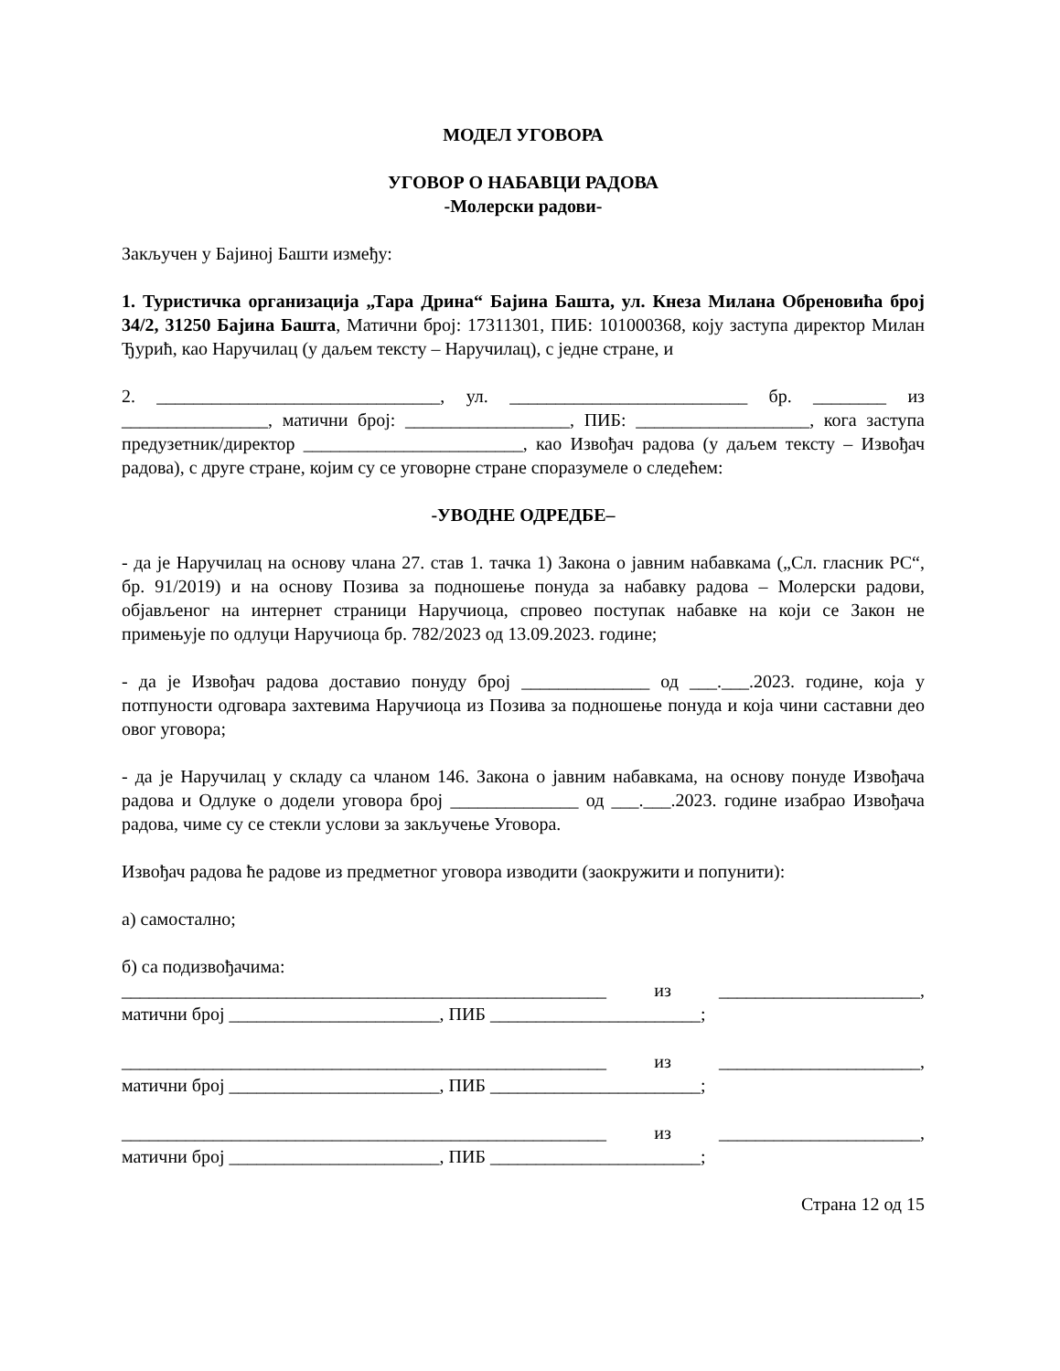МОДЕЛ УГОВОРА
УГОВОР О НАБАВЦИ РАДОВА
-Молерски радови-
Закључен у Бајиној Башти између:
1. Туристичка организација „Тара Дрина“ Бајина Башта, ул. Кнеза Милана Обреновића број 34/2, 31250 Бајина Башта, Матични број: 17311301, ПИБ: 101000368, коју заступа директор Милан Ђурић, као Наручилац (у даљем тексту – Наручилац), с једне стране, и
2. _______________________________, ул. __________________________ бр. ________ из ________________, матични број: __________________, ПИБ: ___________________, кога заступа предузетник/директор ________________________, као Извођач радова (у даљем тексту – Извођач радова), с друге стране, којим су се уговорне стране споразумеле о следећем:
-УВОДНЕ ОДРЕДБЕ–
- да је Наручилац на основу члана 27. став 1. тачка 1) Закона о јавним набавкама („Сл. гласник РС“, бр. 91/2019) и на основу Позива за подношење понуда за набавку радова – Молерски радови, објављеног на интернет страници Наручиоца, спровео поступак набавке на који се Закон не примењује по одлуци Наручиоца бр. 782/2023 од 13.09.2023. године;
- да је Извођач радова доставио понуду број ______________ од ___.___.2023. године, која у потпуности одговара захтевима Наручиоца из Позива за подношење понуда и која чини саставни део овог уговора;
- да је Наручилац у складу са чланом 146. Закона о јавним набавкама, на основу понуде Извођача радова и Одлуке о додели уговора број ______________ од ___.___.2023. године изабрао Извођача радова, чиме су се стекли услови за закључење Уговора.
Извођач радова ће радове из предметног уговора изводити (заокружити и попунити):
а) самостално;
б) са подизвођачима:
_____________________________________________________ из ______________________,
матични број _______________________, ПИБ _______________________;
_____________________________________________________ из ______________________,
матични број _______________________, ПИБ _______________________;
_____________________________________________________ из ______________________,
матични број _______________________, ПИБ _______________________;
Страна 12 од 15